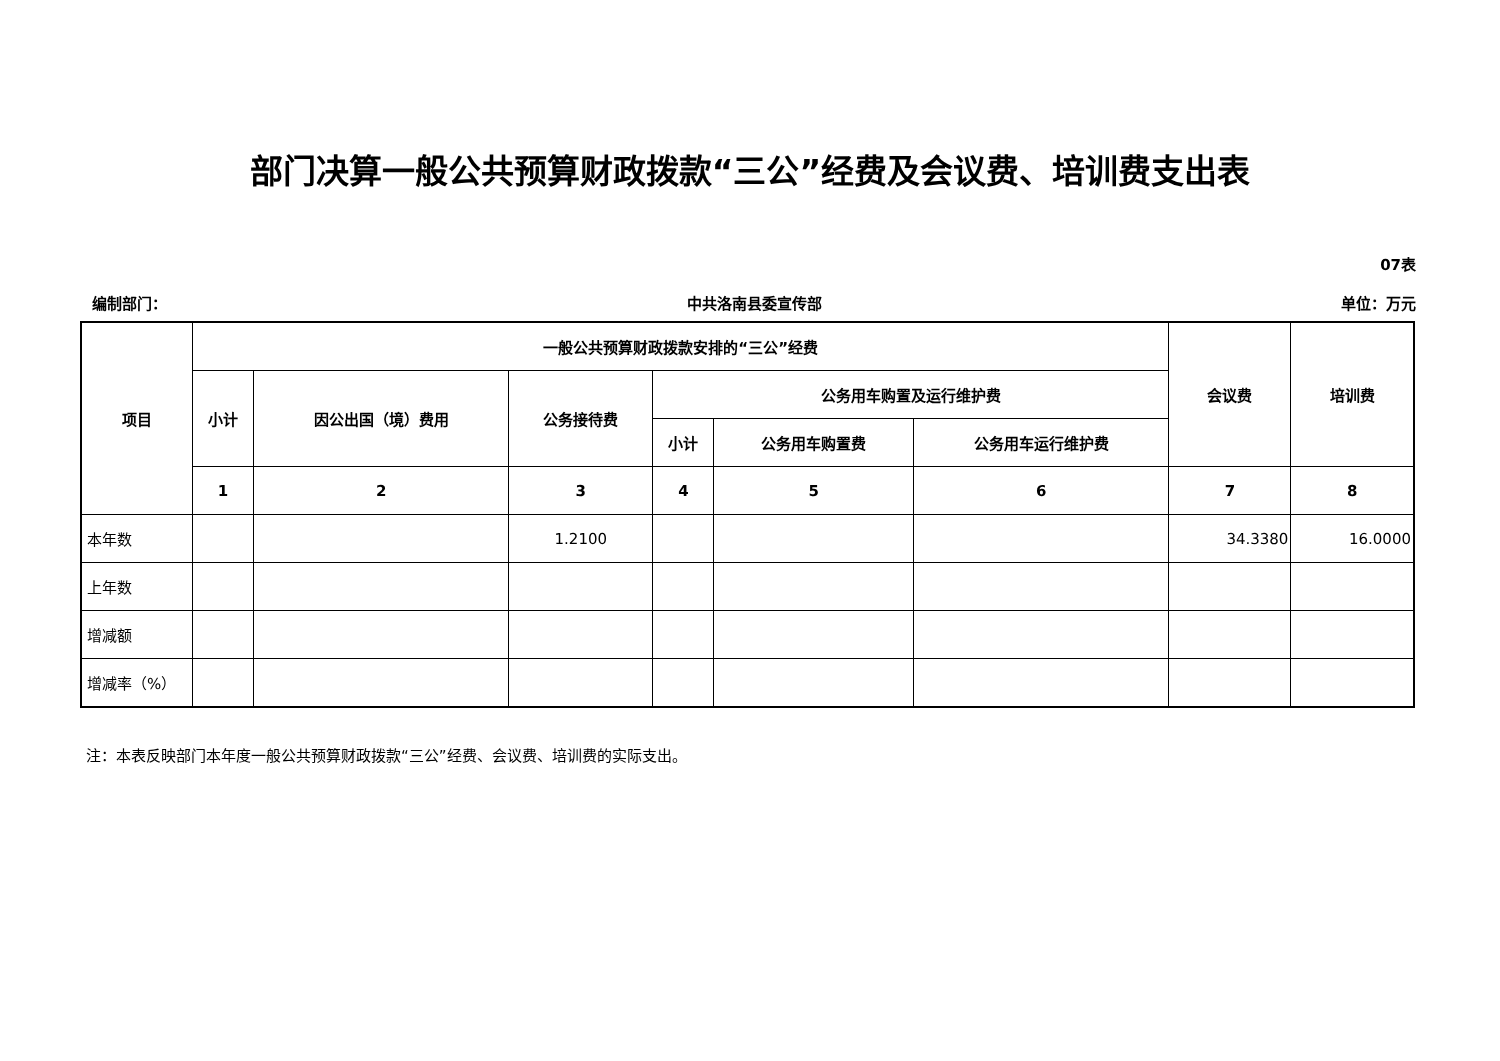部门决算一般公共预算财政拨款“三公”经费及会议费、培训费支出表
07表
编制部门： 中共洛南县委宣传部 单位：万元
| 项目 | 一般公共预算财政拨款安排的“三公”经费 | | | | | | 会议费 | 培训费 |
| --- | --- | --- | --- | --- | --- | --- | --- | --- |
| | 小计 | 因公出国（境）费用 | 公务接待费 | 公务用车购置及运行维护费 | | | | |
| | | | | 小计 | 公务用车购置费 | 公务用车运行维护费 | | |
| | 1 | 2 | 3 | 4 | 5 | 6 | 7 | 8 |
| 本年数 | | | 1.2100 | | | | 34.3380 | 16.0000 |
| 上年数 | | | | | | | | |
| 增减额 | | | | | | | | |
| 增减率（%） | | | | | | | | |
注：本表反映部门本年度一般公共预算财政拨款“三公”经费、会议费、培训费的实际支出。